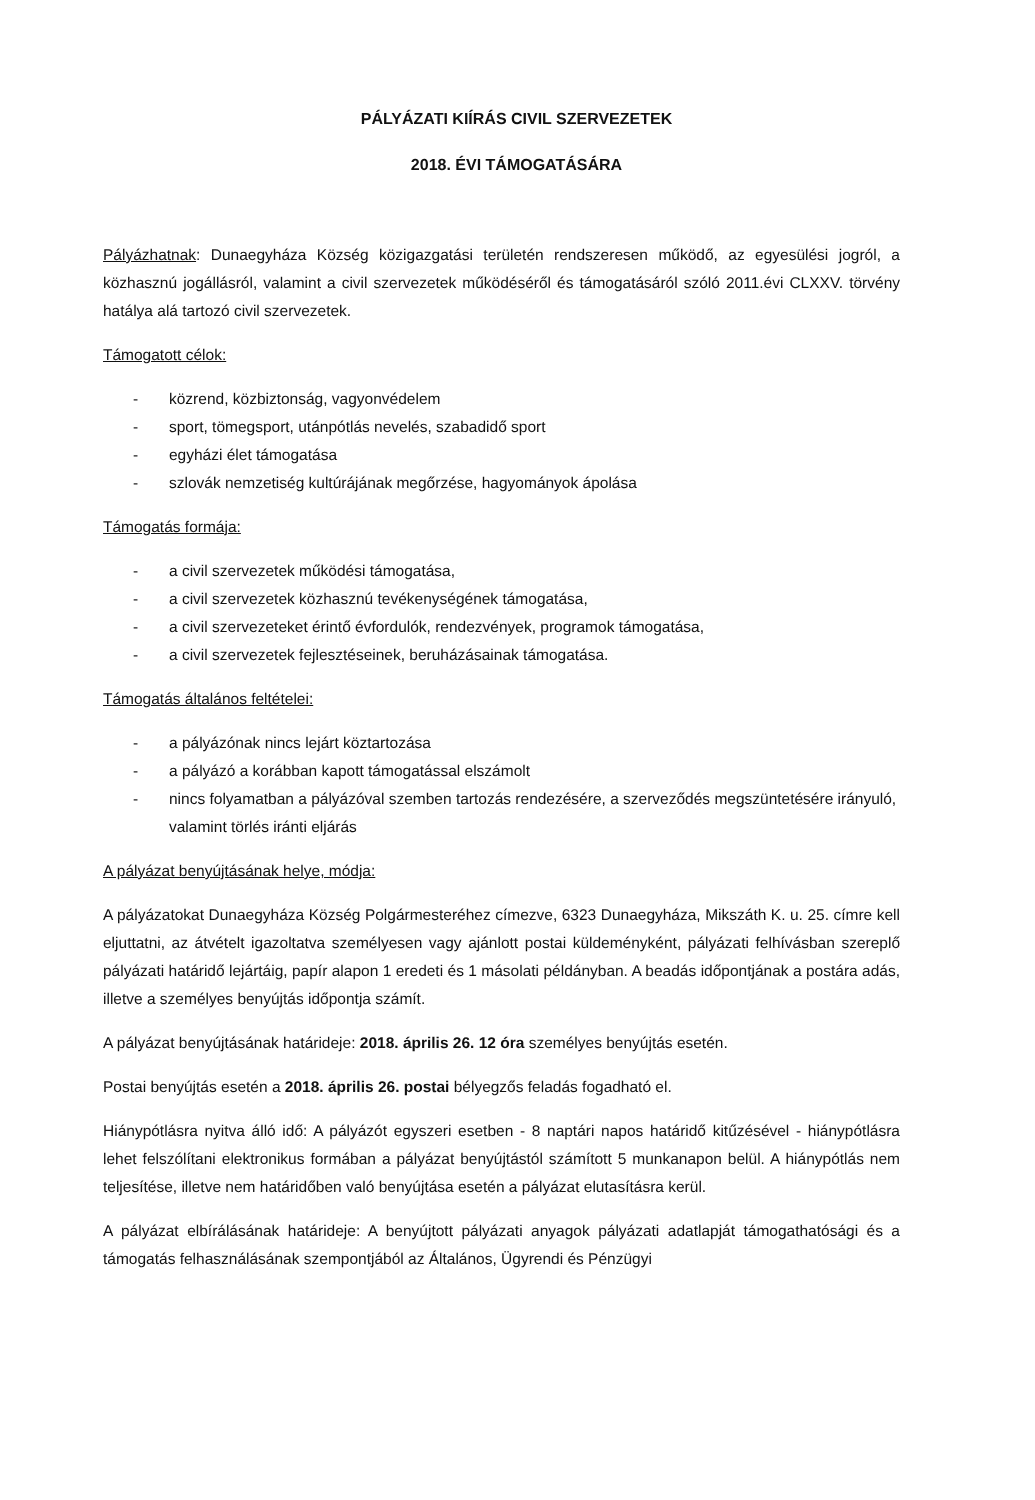PÁLYÁZATI KIÍRÁS CIVIL SZERVEZETEK
2018. ÉVI TÁMOGATÁSÁRA
Pályázhatnak: Dunaegyháza Község közigazgatási területén rendszeresen működő, az egyesülési jogról, a közhasznú jogállásról, valamint a civil szervezetek működéséről és támogatásáról szóló 2011.évi CLXXV. törvény hatálya alá tartozó civil szervezetek.
Támogatott célok:
- közrend, közbiztonság, vagyonvédelem
- sport, tömegsport, utánpótlás nevelés, szabadidő sport
- egyházi élet támogatása
- szlovák nemzetiség kultúrájának megőrzése, hagyományok ápolása
Támogatás formája:
- a civil szervezetek működési támogatása,
- a civil szervezetek közhasznú tevékenységének támogatása,
- a civil szervezeteket érintő évfordulók, rendezvények, programok támogatása,
- a civil szervezetek fejlesztéseinek, beruházásainak támogatása.
Támogatás általános feltételei:
- a pályázónak nincs lejárt köztartozása
- a pályázó a korábban kapott támogatással elszámolt
- nincs folyamatban a pályázóval szemben tartozás rendezésére, a szerveződés megszüntetésére irányuló, valamint törlés iránti eljárás
A pályázat benyújtásának helye, módja:
A pályázatokat Dunaegyháza Község Polgármesteréhez címezve, 6323 Dunaegyháza, Mikszáth K. u. 25. címre kell eljuttatni, az átvételt igazoltatva személyesen vagy ajánlott postai küldeményként, pályázati felhívásban szereplő pályázati határidő lejártáig, papír alapon 1 eredeti és 1 másolati példányban. A beadás időpontjának a postára adás, illetve a személyes benyújtás időpontja számít.
A pályázat benyújtásának határideje: 2018. április 26. 12 óra személyes benyújtás esetén.
Postai benyújtás esetén a 2018. április 26. postai bélyegzős feladás fogadható el.
Hiánypótlásra nyitva álló idő: A pályázót egyszeri esetben - 8 naptári napos határidő kitűzésével - hiánypótlásra lehet felszólítani elektronikus formában a pályázat benyújtástól számított 5 munkanapon belül. A hiánypótlás nem teljesítése, illetve nem határidőben való benyújtása esetén a pályázat elutasításra kerül.
A pályázat elbírálásának határideje: A benyújtott pályázati anyagok pályázati adatlapját támogathatósági és a támogatás felhasználásának szempontjából az Általános, Ügyrendi és Pénzügyi